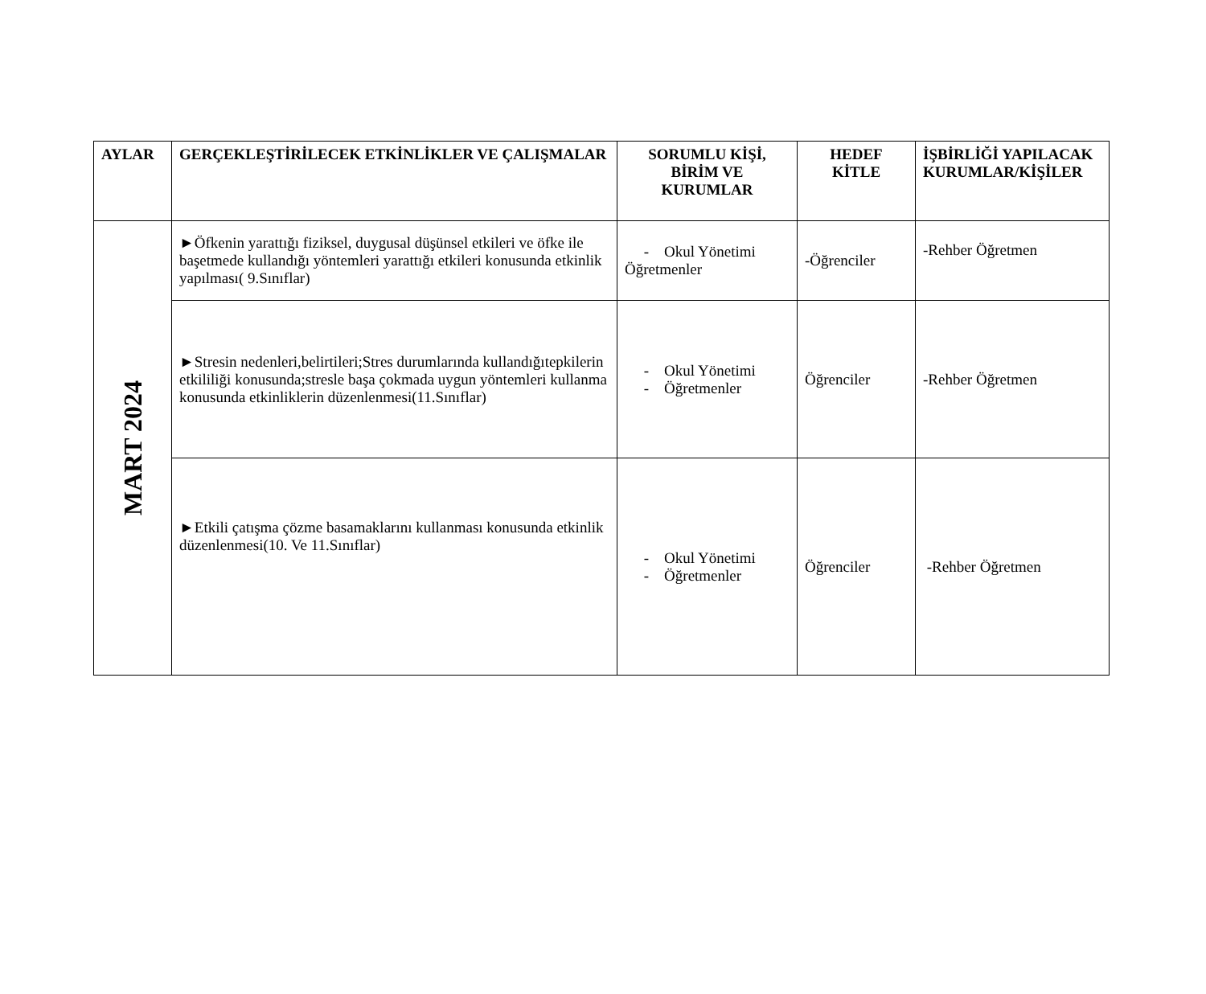| AYLAR | GERÇEKLEŞTİRİLECEK ETKİNLİKLER VE ÇALIŞMALAR | SORUMLU KİŞİ, BİRİM VE KURUMLAR | HEDEF KİTLE | İŞBİRLİĞİ YAPILACAK KURUMLAR/KİŞİLER |
| --- | --- | --- | --- | --- |
| MART 2024 | ►Öfkenin yarattığı fiziksel, duygusal düşünsel etkileri ve öfke ile başetmede kullandığı yöntemleri yarattığı etkileri konusunda etkinlik yapılması( 9.Sınıflar) | - Okul Yönetimi Öğretmenler | -Öğrenciler | -Rehber Öğretmen |
| | ►Stresin nedenleri,belirtileri;Stres durumlarında kullandığıtepkilerin etkililiği konusunda;stresle başa çokmada uygun yöntemleri kullanma konusunda etkinliklerin düzenlenmesi(11.Sınıflar) | - Okul Yönetimi - Öğretmenler | Öğrenciler | -Rehber Öğretmen |
| | ►Etkili çatışma çözme basamaklarını kullanması konusunda etkinlik düzenlenmesi(10. Ve 11.Sınıflar) | - Okul Yönetimi - Öğretmenler | Öğrenciler | -Rehber Öğretmen |